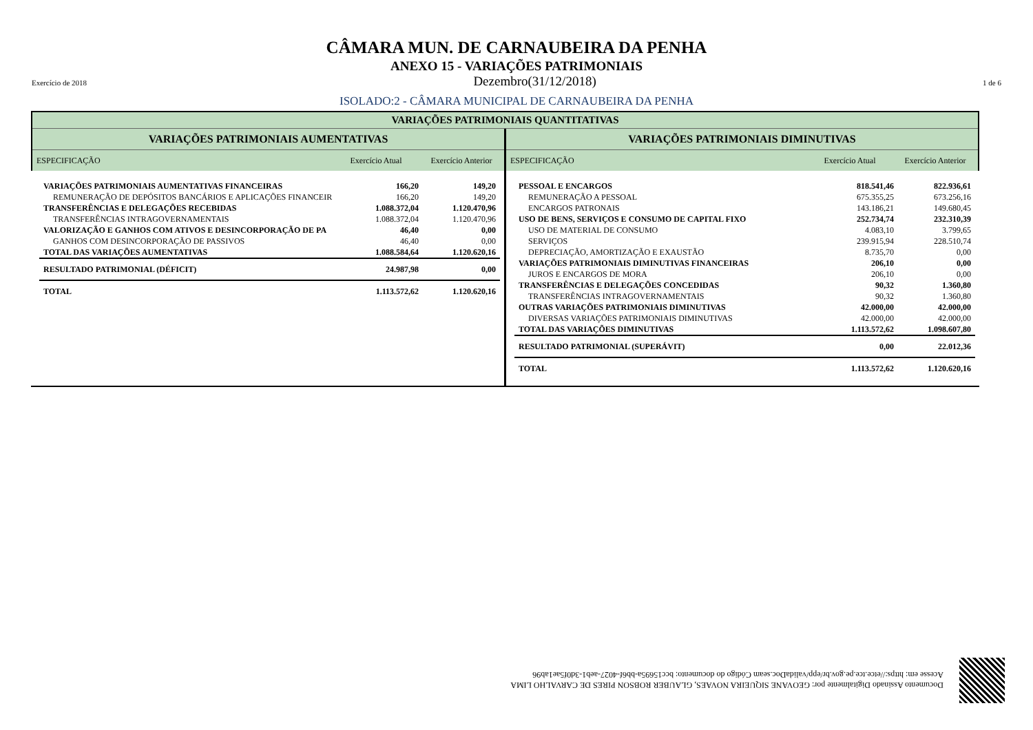CÂMARA MUN. DE CARNAUBEIRA DA PENHA
ANEXO 15 - VARIAÇÕES PATRIMONIAIS
Exercício de 2018 Dezembro(31/12/2018) 1 de 6
ISOLADO:2 - CÂMARA MUNICIPAL DE CARNAUBEIRA DA PENHA
VARIAÇÕES PATRIMONIAIS QUANTITATIVAS
VARIAÇÕES PATRIMONIAIS AUMENTATIVAS
ESPECIFICAÇÃO Exercício Atual
Exercício Anterior
VARIAÇÕES PATRIMONIAIS DIMINUTIVAS
ESPECIFICAÇÃO Exercício Atual
Exercício Anterior
| VARIAÇÕES PATRIMONIAIS AUMENTATIVAS FINANCEIRAS | 166,20 | 149,20 |
| REMUNERAÇÃO DE DEPÓSITOS BANCÁRIOS E APLICAÇÕES FINANCEIR | 166,20 | 149,20 |
| TRANSFERÊNCIAS E DELEGAÇÕES RECEBIDAS | 1.088.372,04 | 1.120.470,96 |
| TRANSFERÊNCIAS INTRAGOVERNAMENTAIS | 1.088.372,04 | 1.120.470,96 |
| VALORIZAÇÃO E GANHOS COM ATIVOS E DESINCORPORAÇÃO DE PA | 46,40 | 0,00 |
| GANHOS COM DESINCORPORAÇÃO DE PASSIVOS | 46,40 | 0,00 |
| TOTAL DAS VARIAÇÕES AUMENTATIVAS | 1.088.584,64 | 1.120.620,16 |
| RESULTADO PATRIMONIAL (DÉFICIT) | 24.987,98 | 0,00 |
| TOTAL | 1.113.572,62 | 1.120.620,16 |
| PESSOAL E ENCARGOS | 818.541,46 | 822.936,61 |
| REMUNERAÇÃO A PESSOAL | 675.355,25 | 673.256,16 |
| ENCARGOS PATRONAIS | 143.186,21 | 149.680,45 |
| USO DE BENS, SERVIÇOS E CONSUMO DE CAPITAL FIXO | 252.734,74 | 232.310,39 |
| USO DE MATERIAL DE CONSUMO | 4.083,10 | 3.799,65 |
| SERVIÇOS | 239.915,94 | 228.510,74 |
| DEPRECIAÇÃO, AMORTIZAÇÃO E EXAUSTÃO | 8.735,70 | 0,00 |
| VARIAÇÕES PATRIMONIAIS DIMINUTIVAS FINANCEIRAS | 206,10 | 0,00 |
| JUROS E ENCARGOS DE MORA | 206,10 | 0,00 |
| TRANSFERÊNCIAS E DELEGAÇÕES CONCEDIDAS | 90,32 | 1.360,80 |
| TRANSFERÊNCIAS INTRAGOVERNAMENTAIS | 90,32 | 1.360,80 |
| OUTRAS VARIAÇÕES PATRIMONIAIS DIMINUTIVAS | 42.000,00 | 42.000,00 |
| DIVERSAS VARIAÇÕES PATRIMONIAIS DIMINUTIVAS | 42.000,00 | 42.000,00 |
| TOTAL DAS VARIAÇÕES DIMINUTIVAS | 1.113.572,62 | 1.098.607,80 |
| RESULTADO PATRIMONIAL (SUPERÁVIT) | 0,00 | 22.012,36 |
| TOTAL | 1.113.572,62 | 1.120.620,16 |
Documento Assinado Digitalmente por: GEOVANE SIQUEIRA NOVAES, GLAUBER ROBSON PIRES DE CARVALHO LIMA
Acesse em: https://etce.tce.pe.gov.br/epp/validaDoc.seam Código do documento: bcc15695a-bb6f-4027-aeb1-3d0f5ae1ab96